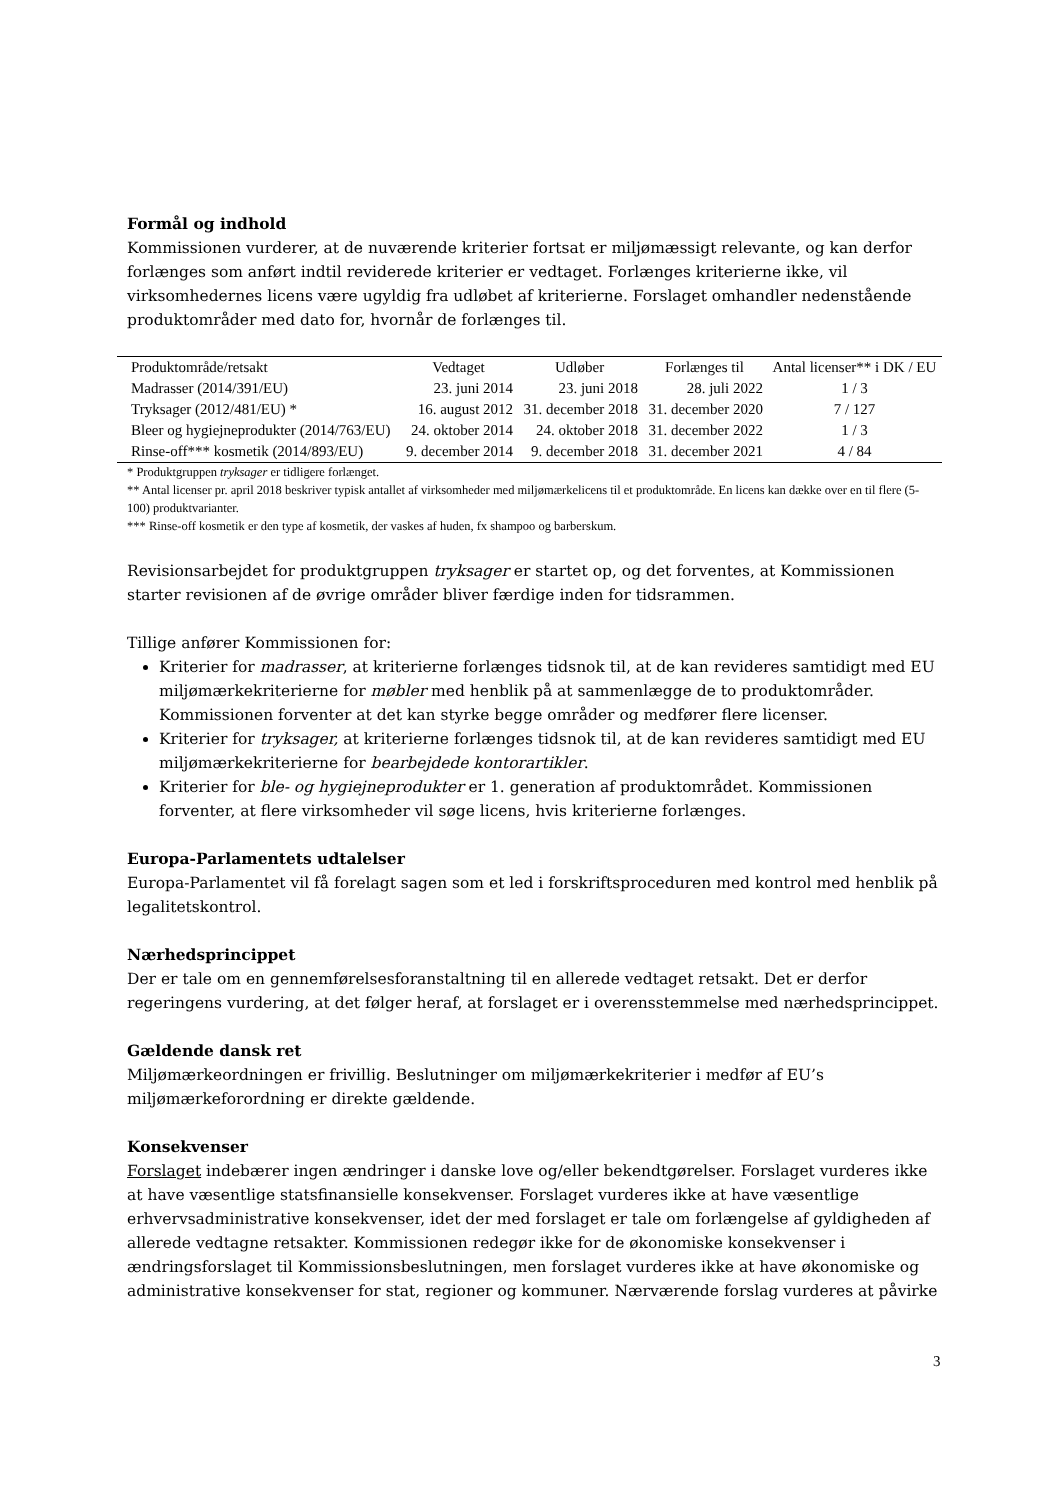Formål og indhold
Kommissionen vurderer, at de nuværende kriterier fortsat er miljømæssigt relevante, og kan derfor forlænges som anført indtil reviderede kriterier er vedtaget. Forlænges kriterierne ikke, vil virksomhedernes licens være ugyldig fra udløbet af kriterierne. Forslaget omhandler nedenstående produktområder med dato for, hvornår de forlænges til.
| Produktområde/retsakt | Vedtaget | Udløber | Forlænges til | Antal licenser** i DK / EU |
| --- | --- | --- | --- | --- |
| Madrasser (2014/391/EU) | 23. juni 2014 | 23. juni 2018 | 28. juli 2022 | 1 / 3 |
| Tryksager (2012/481/EU) * | 16. august 2012 | 31. december 2018 | 31. december 2020 | 7 / 127 |
| Bleer og hygiejneprodukter (2014/763/EU) | 24. oktober 2014 | 24. oktober 2018 | 31. december 2022 | 1 / 3 |
| Rinse-off*** kosmetik (2014/893/EU) | 9. december 2014 | 9. december 2018 | 31. december 2021 | 4 / 84 |
* Produktgruppen tryksager er tidligere forlænget.
** Antal licenser pr. april 2018 beskriver typisk antallet af virksomheder med miljømærkelicens til et produktområde. En licens kan dække over en til flere (5-100) produktvarianter.
*** Rinse-off kosmetik er den type af kosmetik, der vaskes af huden, fx shampoo og barberskum.
Revisionsarbejdet for produktgruppen tryksager er startet op, og det forventes, at Kommissionen starter revisionen af de øvrige områder bliver færdige inden for tidsrammen.
Tillige anfører Kommissionen for:
Kriterier for madrasser, at kriterierne forlænges tidsnok til, at de kan revideres samtidigt med EU miljømærkekriterierne for møbler med henblik på at sammenlægge de to produktområder. Kommissionen forventer at det kan styrke begge områder og medfører flere licenser.
Kriterier for tryksager, at kriterierne forlænges tidsnok til, at de kan revideres samtidigt med EU miljømærkekriterierne for bearbejdede kontorartikler.
Kriterier for ble- og hygiejneprodukter er 1. generation af produktområdet. Kommissionen forventer, at flere virksomheder vil søge licens, hvis kriterierne forlænges.
Europa-Parlamentets udtalelser
Europa-Parlamentet vil få forelagt sagen som et led i forskriftsproceduren med kontrol med henblik på legalitetskontrol.
Nærhedsprincippet
Der er tale om en gennemførelsesforanstaltning til en allerede vedtaget retsakt. Det er derfor regeringens vurdering, at det følger heraf, at forslaget er i overensstemmelse med nærhedsprincippet.
Gældende dansk ret
Miljømærkeordningen er frivillig. Beslutninger om miljømærkekriterier i medfør af EU’s miljømærkeforordning er direkte gældende.
Konsekvenser
Forslaget indebærer ingen ændringer i danske love og/eller bekendtgørelser. Forslaget vurderes ikke at have væsentlige statsfinansielle konsekvenser. Forslaget vurderes ikke at have væsentlige erhvervsadministrative konsekvenser, idet der med forslaget er tale om forlængelse af gyldigheden af allerede vedtagne retsakter. Kommissionen redegør ikke for de økonomiske konsekvenser i ændringsforslaget til Kommissionsbeslutningen, men forslaget vurderes ikke at have økonomiske og administrative konsekvenser for stat, regioner og kommuner. Nærværende forslag vurderes at påvirke
3